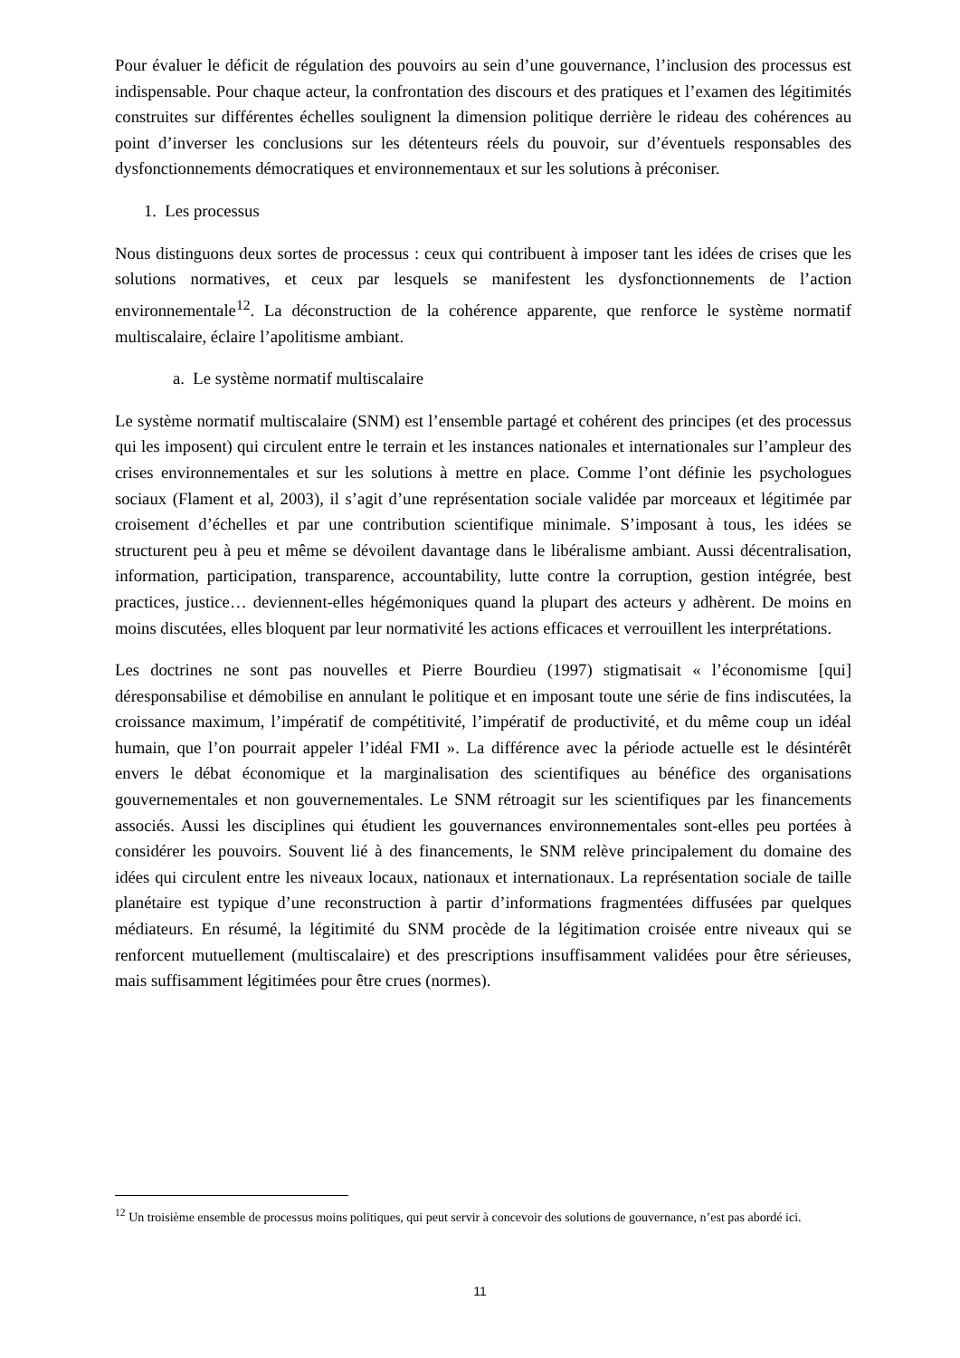Pour évaluer le déficit de régulation des pouvoirs au sein d’une gouvernance, l’inclusion des processus est indispensable. Pour chaque acteur, la confrontation des discours et des pratiques et l’examen des légitimités construites sur différentes échelles soulignent la dimension politique derrière le rideau des cohérences au point d’inverser les conclusions sur les détenteurs réels du pouvoir, sur d’éventuels responsables des dysfonctionnements démocratiques et environnementaux et sur les solutions à préconiser.
1. Les processus
Nous distinguons deux sortes de processus : ceux qui contribuent à imposer tant les idées de crises que les solutions normatives, et ceux par lesquels se manifestent les dysfonctionnements de l’action environnementale<sup>12</sup>. La déconstruction de la cohérence apparente, que renforce le système normatif multiscalaire, éclaire l’apolitisme ambiant.
a. Le système normatif multiscalaire
Le système normatif multiscalaire (SNM) est l’ensemble partagé et cohérent des principes (et des processus qui les imposent) qui circulent entre le terrain et les instances nationales et internationales sur l’ampleur des crises environnementales et sur les solutions à mettre en place. Comme l’ont définie les psychologues sociaux (Flament et al, 2003), il s’agit d’une représentation sociale validée par morceaux et légitimée par croisement d’échelles et par une contribution scientifique minimale. S’imposant à tous, les idées se structurent peu à peu et même se dévoilent davantage dans le libéralisme ambiant. Aussi décentralisation, information, participation, transparence, accountability, lutte contre la corruption, gestion intégrée, best practices, justice… deviennent-elles hégémoniques quand la plupart des acteurs y adhèrent. De moins en moins discutées, elles bloquent par leur normativité les actions efficaces et verrouillent les interprétations.
Les doctrines ne sont pas nouvelles et Pierre Bourdieu (1997) stigmatisait « l’économisme [qui] déresponsabilise et démobilise en annulant le politique et en imposant toute une série de fins indiscutées, la croissance maximum, l’impératif de compétitivité, l’impératif de productivité, et du même coup un idéal humain, que l’on pourrait appeler l’idéal FMI ». La différence avec la période actuelle est le désintérêt envers le débat économique et la marginalisation des scientifiques au bénéfice des organisations gouvernementales et non gouvernementales. Le SNM rétroagit sur les scientifiques par les financements associés. Aussi les disciplines qui étudient les gouvernances environnementales sont-elles peu portées à considérer les pouvoirs. Souvent lié à des financements, le SNM relève principalement du domaine des idées qui circulent entre les niveaux locaux, nationaux et internationaux. La représentation sociale de taille planétaire est typique d’une reconstruction à partir d’informations fragmentées diffusées par quelques médiateurs. En résumé, la légitimité du SNM procède de la légitimation croisée entre niveaux qui se renforcent mutuellement (multiscalaire) et des prescriptions insuffisamment validées pour être sérieuses, mais suffisamment légitimées pour être crues (normes).
<sup>12</sup> Un troisième ensemble de processus moins politiques, qui peut servir à concevoir des solutions de gouvernance, n’est pas abordé ici.
11